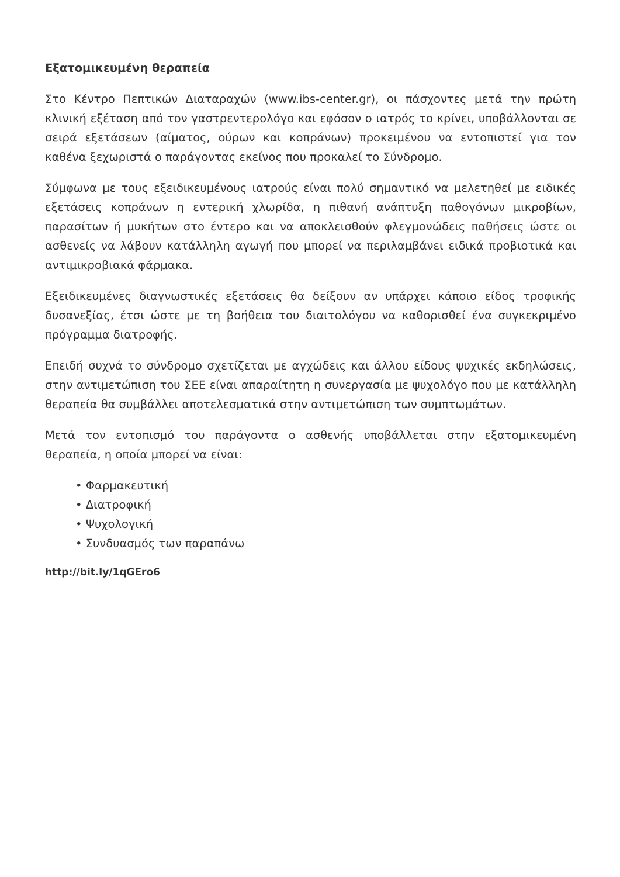Εξατομικευμένη θεραπεία
Στο Κέντρο Πεπτικών Διαταραχών (www.ibs-center.gr), οι πάσχοντες μετά την πρώτη κλινική εξέταση από τον γαστρεντερολόγο και εφόσον ο ιατρός το κρίνει, υποβάλλονται σε σειρά εξετάσεων (αίματος, ούρων και κοπράνων) προκειμένου να εντοπιστεί για τον καθένα ξεχωριστά ο παράγοντας εκείνος που προκαλεί το Σύνδρομο.
Σύμφωνα με τους εξειδικευμένους ιατρούς είναι πολύ σημαντικό να μελετηθεί με ειδικές εξετάσεις κοπράνων η εντερική χλωρίδα, η πιθανή ανάπτυξη παθογόνων μικροβίων, παρασίτων ή μυκήτων στο έντερο και να αποκλεισθούν φλεγμονώδεις παθήσεις ώστε οι ασθενείς να λάβουν κατάλληλη αγωγή που μπορεί να περιλαμβάνει ειδικά προβιοτικά και αντιμικροβιακά φάρμακα.
Εξειδικευμένες διαγνωστικές εξετάσεις θα δείξουν αν υπάρχει κάποιο είδος τροφικής δυσανεξίας, έτσι ώστε με τη βοήθεια του διαιτολόγου να καθορισθεί ένα συγκεκριμένο πρόγραμμα διατροφής.
Επειδή συχνά το σύνδρομο σχετίζεται με αγχώδεις και άλλου είδους ψυχικές εκδηλώσεις, στην αντιμετώπιση του ΣΕΕ είναι απαραίτητη η συνεργασία με ψυχολόγο που με κατάλληλη θεραπεία θα συμβάλλει αποτελεσματικά στην αντιμετώπιση των συμπτωμάτων.
Μετά τον εντοπισμό του παράγοντα ο ασθενής υποβάλλεται στην εξατομικευμένη θεραπεία, η οποία μπορεί να είναι:
• Φαρμακευτική
• Διατροφική
• Ψυχολογική
• Συνδυασμός των παραπάνω
http://bit.ly/1qGEro6